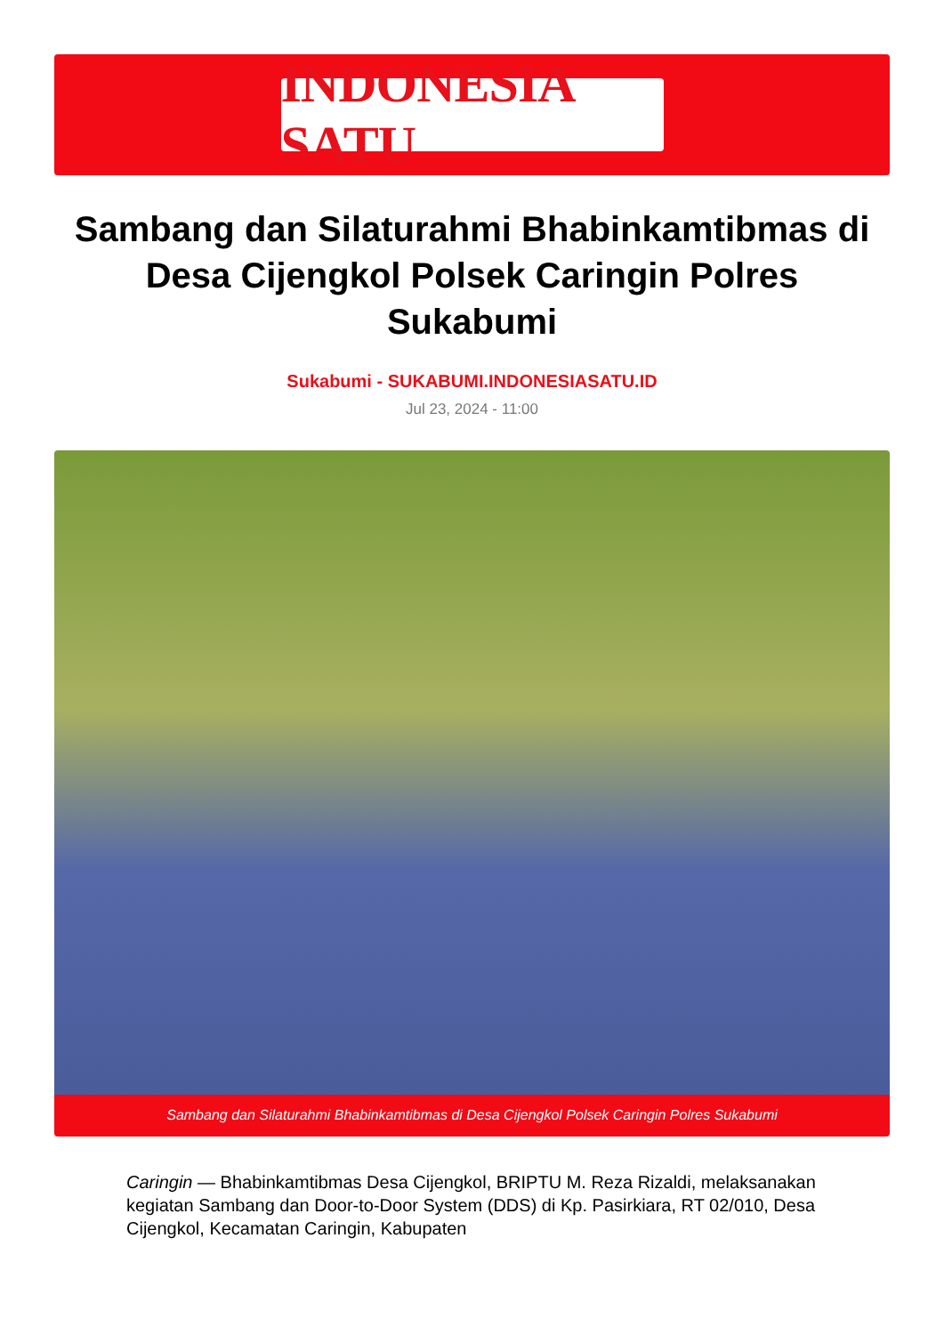INDONESIA SATU
Sambang dan Silaturahmi Bhabinkamtibmas di Desa Cijengkol Polsek Caringin Polres Sukabumi
Sukabumi - SUKABUMI.INDONESIASATU.ID
Jul 23, 2024 - 11:00
Sambang dan Silaturahmi Bhabinkamtibmas di Desa Cijengkol Polsek Caringin Polres Sukabumi
Caringin — Bhabinkamtibmas Desa Cijengkol, BRIPTU M. Reza Rizaldi, melaksanakan kegiatan Sambang dan Door-to-Door System (DDS) di Kp. Pasirkiara, RT 02/010, Desa Cijengkol, Kecamatan Caringin, Kabupaten